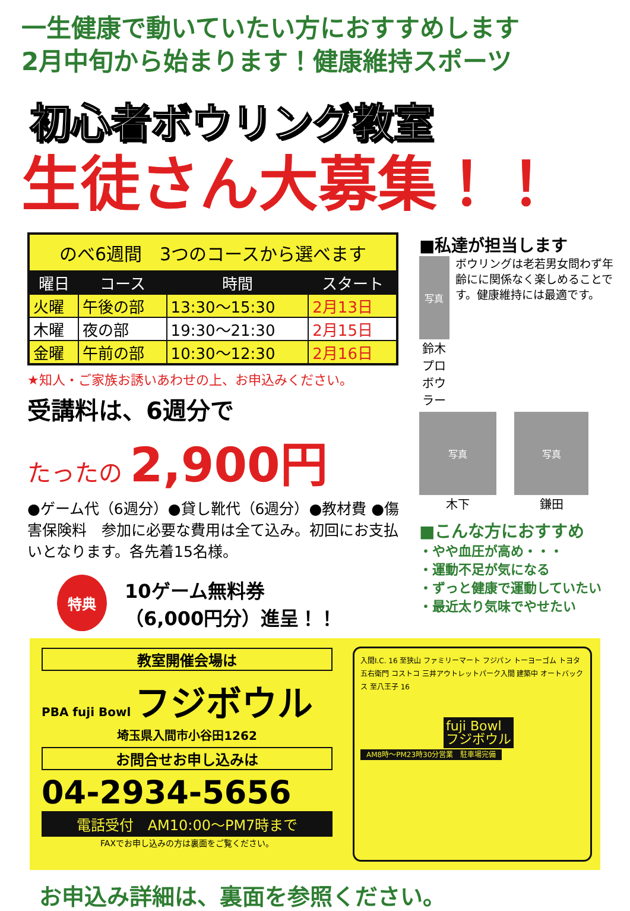一生健康で動いていたい方におすすめします
2月中旬から始まります！健康維持スポーツ
初心者ボウリング教室
生徒さん大募集！！
| のべ6週間 3つのコースから選べます | | | |
| 曜日 | コース | 時間 | スタート |
| 火曜 | 午後の部 | 13:30〜15:30 | 2月13日 |
| 木曜 | 夜の部 | 19:30〜21:30 | 2月15日 |
| 金曜 | 午前の部 | 10:30〜12:30 | 2月16日 |
★知人・ご家族お誘いあわせの上、お申込みください。
受講料は、6週分で
たったの 2,900円
●ゲーム代（6週分）●貸し靴代（6週分）●教材費 ●傷害保険料　参加に必要な費用は全て込み。初回にお支払いとなります。各先着15名様。
特典 10ゲーム無料券
（6,000円分）進呈！！
■私達が担当します
写真
鈴木
プロボウラー
ボウリングは老若男女問わず年齢にに関係なく楽しめることです。健康維持には最適です。
写真
木下
写真
鎌田
■こんな方におすすめ
・やや血圧が高め・・・
・運動不足が気になる
・ずっと健康で運動していたい
・最近太り気味でやせたい
教室開催会場は
PBA fuji Bowl フジボウル
埼玉県入間市小谷田1262
お問合せお申し込みは
04-2934-5656
電話受付　AM10:00〜PM7時まで
FAXでお申し込みの方は裏面をご覧ください。
入間I.C. 16 至狭山 ファミリーマート フジパン トーヨーゴム トヨタ 五右衛門 コストコ 三井アウトレットパーク入間 建築中 オートバックス 至八王子 16
fuji Bowl
フジボウル
AM8時〜PM23時30分営業　駐車場完備
お申込み詳細は、裏面を参照ください。